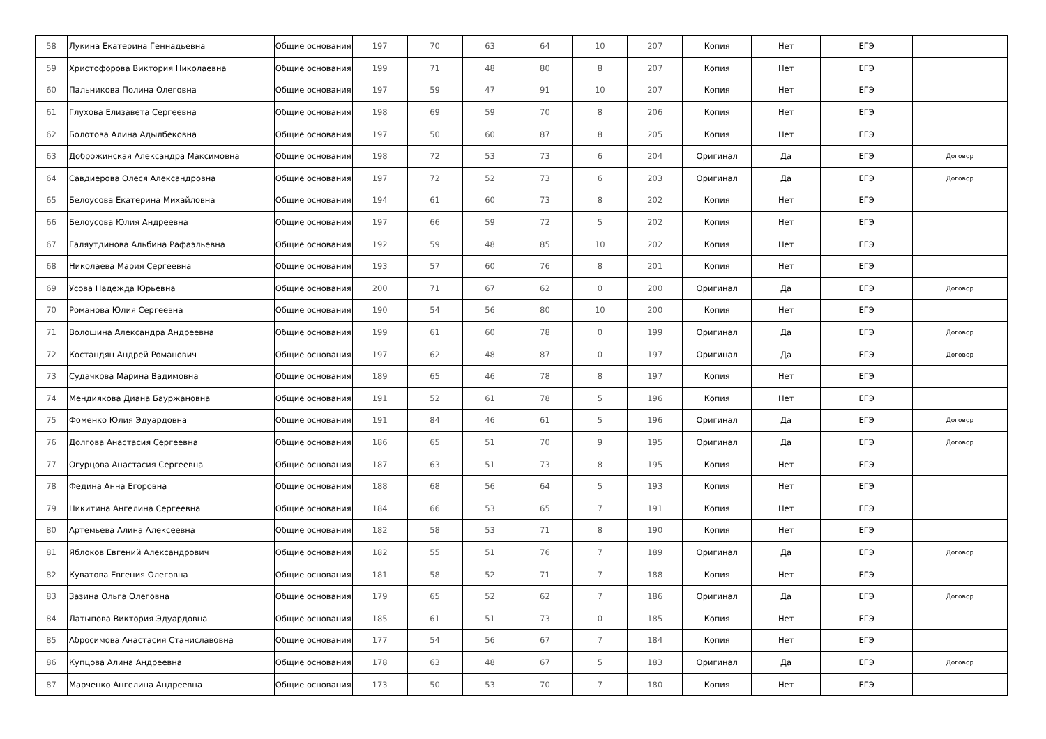| 58 | Лукина Екатерина Геннадьевна | Общие основания | 197 | 70 | 63 | 64 | 10 | 207 | Копия | Нет | ЕГЭ | |
| 59 | Христофорова Виктория Николаевна | Общие основания | 199 | 71 | 48 | 80 | 8 | 207 | Копия | Нет | ЕГЭ | |
| 60 | Пальникова Полина Олеговна | Общие основания | 197 | 59 | 47 | 91 | 10 | 207 | Копия | Нет | ЕГЭ | |
| 61 | Глухова Елизавета Сергеевна | Общие основания | 198 | 69 | 59 | 70 | 8 | 206 | Копия | Нет | ЕГЭ | |
| 62 | Болотова Алина Адылбековна | Общие основания | 197 | 50 | 60 | 87 | 8 | 205 | Копия | Нет | ЕГЭ | |
| 63 | Доброжинская Александра Максимовна | Общие основания | 198 | 72 | 53 | 73 | 6 | 204 | Оригинал | Да | ЕГЭ | Договор |
| 64 | Савдиерова Олеся Александровна | Общие основания | 197 | 72 | 52 | 73 | 6 | 203 | Оригинал | Да | ЕГЭ | Договор |
| 65 | Белоусова Екатерина Михайловна | Общие основания | 194 | 61 | 60 | 73 | 8 | 202 | Копия | Нет | ЕГЭ | |
| 66 | Белоусова Юлия Андреевна | Общие основания | 197 | 66 | 59 | 72 | 5 | 202 | Копия | Нет | ЕГЭ | |
| 67 | Галяутдинова Альбина Рафаэльевна | Общие основания | 192 | 59 | 48 | 85 | 10 | 202 | Копия | Нет | ЕГЭ | |
| 68 | Николаева Мария Сергеевна | Общие основания | 193 | 57 | 60 | 76 | 8 | 201 | Копия | Нет | ЕГЭ | |
| 69 | Усова Надежда Юрьевна | Общие основания | 200 | 71 | 67 | 62 | 0 | 200 | Оригинал | Да | ЕГЭ | Договор |
| 70 | Романова Юлия Сергеевна | Общие основания | 190 | 54 | 56 | 80 | 10 | 200 | Копия | Нет | ЕГЭ | |
| 71 | Волошина Александра Андреевна | Общие основания | 199 | 61 | 60 | 78 | 0 | 199 | Оригинал | Да | ЕГЭ | Договор |
| 72 | Костандян Андрей Романович | Общие основания | 197 | 62 | 48 | 87 | 0 | 197 | Оригинал | Да | ЕГЭ | Договор |
| 73 | Судачкова Марина Вадимовна | Общие основания | 189 | 65 | 46 | 78 | 8 | 197 | Копия | Нет | ЕГЭ | |
| 74 | Мендиякова Диана Бауржановна | Общие основания | 191 | 52 | 61 | 78 | 5 | 196 | Копия | Нет | ЕГЭ | |
| 75 | Фоменко Юлия Эдуардовна | Общие основания | 191 | 84 | 46 | 61 | 5 | 196 | Оригинал | Да | ЕГЭ | Договор |
| 76 | Долгова Анастасия Сергеевна | Общие основания | 186 | 65 | 51 | 70 | 9 | 195 | Оригинал | Да | ЕГЭ | Договор |
| 77 | Огурцова Анастасия Сергеевна | Общие основания | 187 | 63 | 51 | 73 | 8 | 195 | Копия | Нет | ЕГЭ | |
| 78 | Федина Анна Егоровна | Общие основания | 188 | 68 | 56 | 64 | 5 | 193 | Копия | Нет | ЕГЭ | |
| 79 | Никитина Ангелина Сергеевна | Общие основания | 184 | 66 | 53 | 65 | 7 | 191 | Копия | Нет | ЕГЭ | |
| 80 | Артемьева Алина Алексеевна | Общие основания | 182 | 58 | 53 | 71 | 8 | 190 | Копия | Нет | ЕГЭ | |
| 81 | Яблоков Евгений Александрович | Общие основания | 182 | 55 | 51 | 76 | 7 | 189 | Оригинал | Да | ЕГЭ | Договор |
| 82 | Куватова Евгения Олеговна | Общие основания | 181 | 58 | 52 | 71 | 7 | 188 | Копия | Нет | ЕГЭ | |
| 83 | Зазина Ольга Олеговна | Общие основания | 179 | 65 | 52 | 62 | 7 | 186 | Оригинал | Да | ЕГЭ | Договор |
| 84 | Латыпова Виктория Эдуардовна | Общие основания | 185 | 61 | 51 | 73 | 0 | 185 | Копия | Нет | ЕГЭ | |
| 85 | Абросимова Анастасия Станиславовна | Общие основания | 177 | 54 | 56 | 67 | 7 | 184 | Копия | Нет | ЕГЭ | |
| 86 | Купцова Алина Андреевна | Общие основания | 178 | 63 | 48 | 67 | 5 | 183 | Оригинал | Да | ЕГЭ | Договор |
| 87 | Марченко Ангелина Андреевна | Общие основания | 173 | 50 | 53 | 70 | 7 | 180 | Копия | Нет | ЕГЭ | |